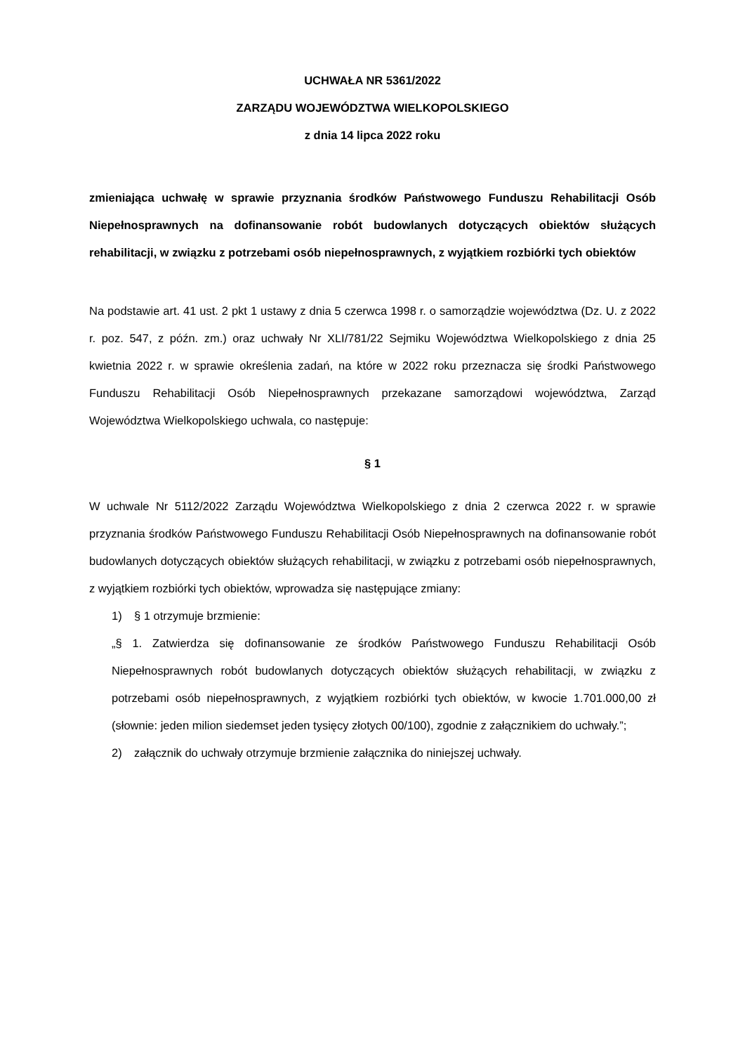UCHWAŁA NR 5361/2022
ZARZĄDU WOJEWÓDZTWA WIELKOPOLSKIEGO
z dnia 14 lipca 2022 roku
zmieniająca uchwałę w sprawie przyznania środków Państwowego Funduszu Rehabilitacji Osób Niepełnosprawnych na dofinansowanie robót budowlanych dotyczących obiektów służących rehabilitacji, w związku z potrzebami osób niepełnosprawnych, z wyjątkiem rozbiórki tych obiektów
Na podstawie art. 41 ust. 2 pkt 1 ustawy z dnia 5 czerwca 1998 r. o samorządzie województwa (Dz. U. z 2022 r. poz. 547, z późn. zm.) oraz uchwały Nr XLI/781/22 Sejmiku Województwa Wielkopolskiego z dnia 25 kwietnia 2022 r. w sprawie określenia zadań, na które w 2022 roku przeznacza się środki Państwowego Funduszu Rehabilitacji Osób Niepełnosprawnych przekazane samorządowi województwa, Zarząd Województwa Wielkopolskiego uchwala, co następuje:
§ 1
W uchwale Nr 5112/2022 Zarządu Województwa Wielkopolskiego z dnia 2 czerwca 2022 r. w sprawie przyznania środków Państwowego Funduszu Rehabilitacji Osób Niepełnosprawnych na dofinansowanie robót budowlanych dotyczących obiektów służących rehabilitacji, w związku z potrzebami osób niepełnosprawnych, z wyjątkiem rozbiórki tych obiektów, wprowadza się następujące zmiany:
1) § 1 otrzymuje brzmienie:
„§ 1. Zatwierdza się dofinansowanie ze środków Państwowego Funduszu Rehabilitacji Osób Niepełnosprawnych robót budowlanych dotyczących obiektów służących rehabilitacji, w związku z potrzebami osób niepełnosprawnych, z wyjątkiem rozbiórki tych obiektów, w kwocie 1.701.000,00 zł (słownie: jeden milion siedemset jeden tysięcy złotych 00/100), zgodnie z załącznikiem do uchwały.”;
2) załącznik do uchwały otrzymuje brzmienie załącznika do niniejszej uchwały.